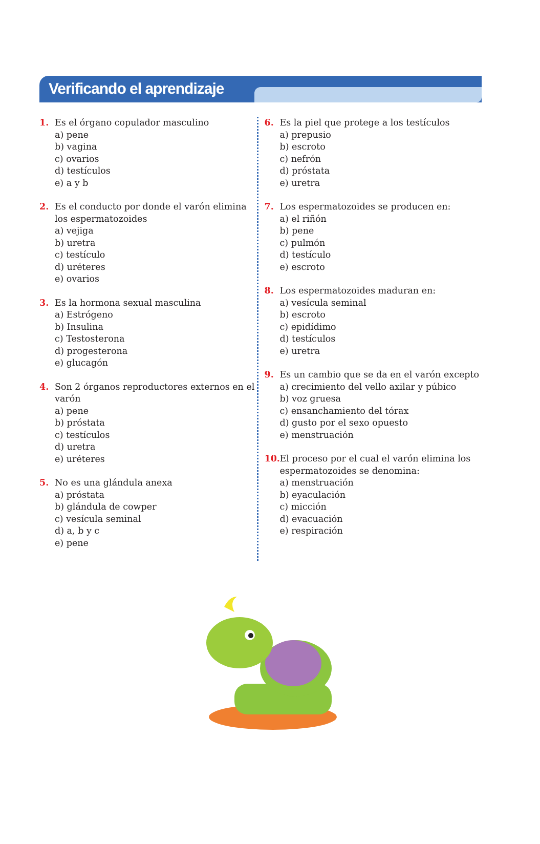Verificando el aprendizaje
1. Es el órgano copulador masculino
a) pene
b) vagina
c) ovarios
d) testículos
e) a y b
2. Es el conducto por donde el varón elimina los espermatozoides
a) vejiga
b) uretra
c) testículo
d) uréteres
e) ovarios
3. Es la hormona sexual masculina
a) Estrógeno
b) Insulina
c) Testosterona
d) progesterona
e) glucagón
4. Son 2 órganos reproductores externos en el varón
a) pene
b) próstata
c) testículos
d) uretra
e) uréteres
5. No es una glándula anexa
a) próstata
b) glándula de cowper
c) vesícula seminal
d) a, b y c
e) pene
6. Es la piel que protege a los testículos
a) prepusio
b) escroto
c) nefrón
d) próstata
e) uretra
7. Los espermatozoides se producen en:
a) el riñón
b) pene
c) pulmón
d) testículo
e) escroto
8. Los espermatozoides maduran en:
a) vesícula seminal
b) escroto
c) epidídimo
d) testículos
e) uretra
9. Es un cambio que se da en el varón excepto
a) crecimiento del vello axilar y púbico
b) voz gruesa
c) ensanchamiento del tórax
d) gusto por el sexo opuesto
e) menstruación
10.
El proceso por el cual el varón elimina los espermatozoides se denomina:
a) menstruación
b) eyaculación
c) micción
d) evacuación
e) respiración